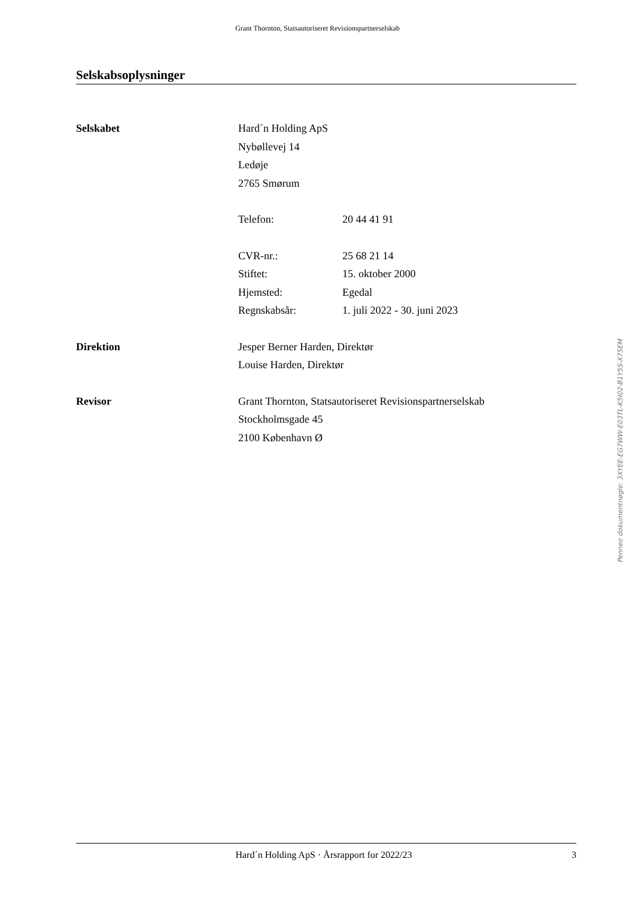Grant Thornton, Statsautoriseret Revisionspartnerselskab
Selskabsoplysninger
Selskabet Hard´n Holding ApS
Nybøllevej 14
Ledøje
2765 Smørum
Telefon: 20 44 41 91
CVR-nr.: 25 68 21 14
Stiftet: 15. oktober 2000
Hjemsted: Egedal
Regnskabsår: 1. juli 2022 - 30. juni 2023
Direktion Jesper Berner Harden, Direktør
Louise Harden, Direktør
Revisor Grant Thornton, Statsautoriseret Revisionspartnerselskab
Stockholmsgade 45
2100 København Ø
Penneo dokumentnøgle: 3XYEE-EG7WW-E03TL-K5I02-B1Y5S-X75EM
Hard´n Holding ApS · Årsrapport for 2022/23 3